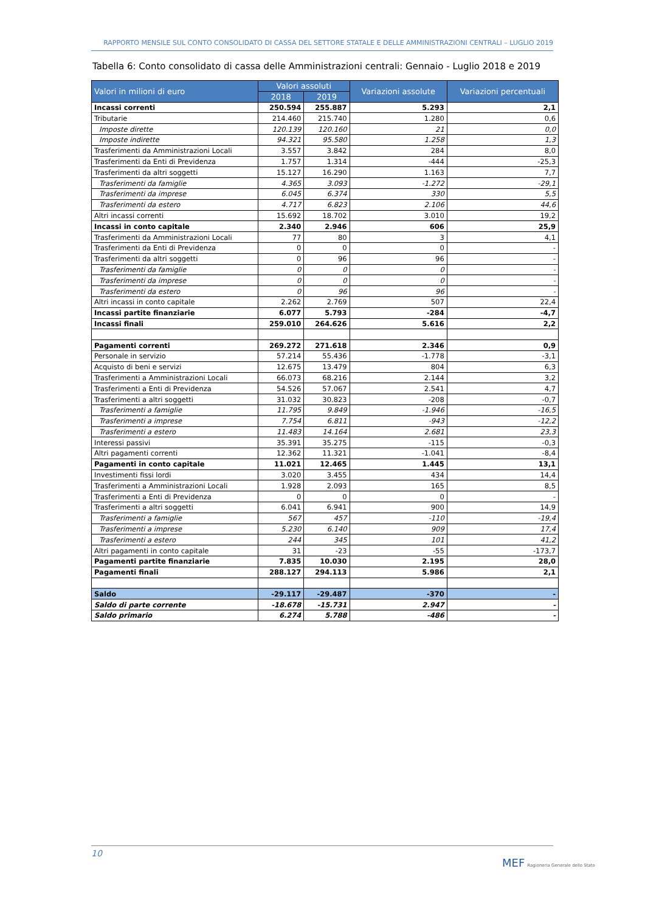RAPPORTO MENSILE SUL CONTO CONSOLIDATO DI CASSA DEL SETTORE STATALE E DELLE AMMINISTRAZIONI CENTRALI – LUGLIO 2019
Tabella 6: Conto consolidato di cassa delle Amministrazioni centrali: Gennaio - Luglio 2018 e 2019
| Valori in milioni di euro | Valori assoluti | | Variazioni assolute | Variazioni percentuali |
| --- | --- | --- | --- | --- |
| | 2018 | 2019 | | |
| Incassi correnti | 250.594 | 255.887 | 5.293 | 2,1 |
| Tributarie | 214.460 | 215.740 | 1.280 | 0,6 |
| Imposte dirette | 120.139 | 120.160 | 21 | 0,0 |
| Imposte indirette | 94.321 | 95.580 | 1.258 | 1,3 |
| Trasferimenti da Amministrazioni Locali | 3.557 | 3.842 | 284 | 8,0 |
| Trasferimenti da Enti di Previdenza | 1.757 | 1.314 | -444 | -25,3 |
| Trasferimenti da altri soggetti | 15.127 | 16.290 | 1.163 | 7,7 |
| Trasferimenti da famiglie | 4.365 | 3.093 | -1.272 | -29,1 |
| Trasferimenti da imprese | 6.045 | 6.374 | 330 | 5,5 |
| Trasferimenti da estero | 4.717 | 6.823 | 2.106 | 44,6 |
| Altri incassi correnti | 15.692 | 18.702 | 3.010 | 19,2 |
| Incassi in conto capitale | 2.340 | 2.946 | 606 | 25,9 |
| Trasferimenti da Amministrazioni Locali | 77 | 80 | 3 | 4,1 |
| Trasferimenti da Enti di Previdenza | 0 | 0 | 0 | - |
| Trasferimenti da altri soggetti | 0 | 96 | 96 | - |
| Trasferimenti da famiglie | 0 | 0 | 0 | - |
| Trasferimenti da imprese | 0 | 0 | 0 | - |
| Trasferimenti da estero | 0 | 96 | 96 | - |
| Altri incassi in conto capitale | 2.262 | 2.769 | 507 | 22,4 |
| Incassi partite finanziarie | 6.077 | 5.793 | -284 | -4,7 |
| Incassi finali | 259.010 | 264.626 | 5.616 | 2,2 |
| Pagamenti correnti | 269.272 | 271.618 | 2.346 | 0,9 |
| Personale in servizio | 57.214 | 55.436 | -1.778 | -3,1 |
| Acquisto di beni e servizi | 12.675 | 13.479 | 804 | 6,3 |
| Trasferimenti a Amministrazioni Locali | 66.073 | 68.216 | 2.144 | 3,2 |
| Trasferimenti a Enti di Previdenza | 54.526 | 57.067 | 2.541 | 4,7 |
| Trasferimenti a altri soggetti | 31.032 | 30.823 | -208 | -0,7 |
| Trasferimenti a famiglie | 11.795 | 9.849 | -1.946 | -16,5 |
| Trasferimenti a imprese | 7.754 | 6.811 | -943 | -12,2 |
| Trasferimenti a estero | 11.483 | 14.164 | 2.681 | 23,3 |
| Interessi passivi | 35.391 | 35.275 | -115 | -0,3 |
| Altri pagamenti correnti | 12.362 | 11.321 | -1.041 | -8,4 |
| Pagamenti in conto capitale | 11.021 | 12.465 | 1.445 | 13,1 |
| Investimenti fissi lordi | 3.020 | 3.455 | 434 | 14,4 |
| Trasferimenti a Amministrazioni Locali | 1.928 | 2.093 | 165 | 8,5 |
| Trasferimenti a Enti di Previdenza | 0 | 0 | 0 | - |
| Trasferimenti a altri soggetti | 6.041 | 6.941 | 900 | 14,9 |
| Trasferimenti a famiglie | 567 | 457 | -110 | -19,4 |
| Trasferimenti a imprese | 5.230 | 6.140 | 909 | 17,4 |
| Trasferimenti a estero | 244 | 345 | 101 | 41,2 |
| Altri pagamenti in conto capitale | 31 | -23 | -55 | -173,7 |
| Pagamenti partite finanziarie | 7.835 | 10.030 | 2.195 | 28,0 |
| Pagamenti finali | 288.127 | 294.113 | 5.986 | 2,1 |
| Saldo | -29.117 | -29.487 | -370 | - |
| Saldo di parte corrente | -18.678 | -15.731 | 2.947 | - |
| Saldo primario | 6.274 | 5.788 | -486 | - |
10
MEF Ragioneria Generale dello Stato